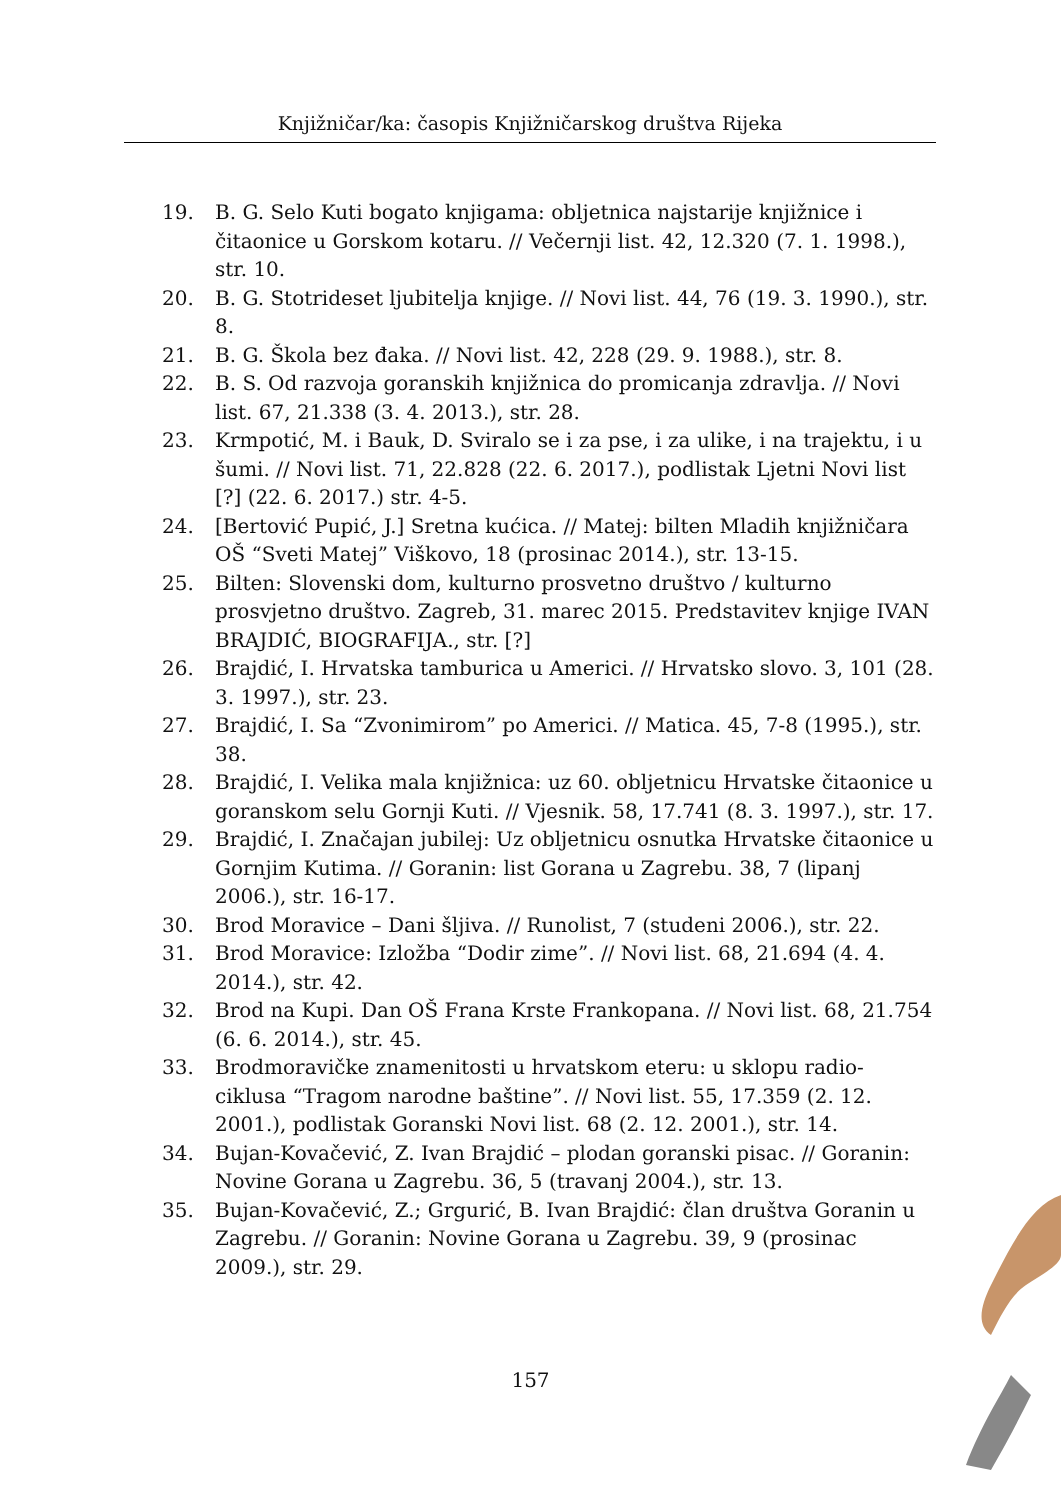Knjižničar/ka: časopis Knjižničarskog društva Rijeka
19. B. G. Selo Kuti bogato knjigama: obljetnica najstarije knjižnice i čitaonice u Gorskom kotaru. // Večernji list. 42, 12.320 (7. 1. 1998.), str. 10.
20. B. G. Stotrideset ljubitelja knjige. // Novi list. 44, 76 (19. 3. 1990.), str. 8.
21. B. G. Škola bez đaka. // Novi list. 42, 228 (29. 9. 1988.), str. 8.
22. B. S. Od razvoja goranskih knjižnica do promicanja zdravlja. // Novi list. 67, 21.338 (3. 4. 2013.), str. 28.
23. Krmpotić, M. i Bauk, D. Sviralo se i za pse, i za ulike, i na trajektu, i u šumi. // Novi list. 71, 22.828 (22. 6. 2017.), podlistak Ljetni Novi list [?] (22. 6. 2017.) str. 4-5.
24. [Bertović Pupić, J.] Sretna kućica. // Matej: bilten Mladih knjižničara OŠ “Sveti Matej” Viškovo, 18 (prosinac 2014.), str. 13-15.
25. Bilten: Slovenski dom, kulturno prosvetno društvo / kulturno prosvjetno društvo. Zagreb, 31. marec 2015. Predstavitev knjige IVAN BRAJDIĆ, BIOGRAFIJA., str. [?]
26. Brajdić, I. Hrvatska tamburica u Americi. // Hrvatsko slovo. 3, 101 (28. 3. 1997.), str. 23.
27. Brajdić, I. Sa “Zvonimirom” po Americi. // Matica. 45, 7-8 (1995.), str. 38.
28. Brajdić, I. Velika mala knjižnica: uz 60. obljetnicu Hrvatske čitaonice u goranskom selu Gornji Kuti. // Vjesnik. 58, 17.741 (8. 3. 1997.), str. 17.
29. Brajdić, I. Značajan jubilej: Uz obljetnicu osnutka Hrvatske čitaonice u Gornjim Kutima. // Goranin: list Gorana u Zagrebu. 38, 7 (lipanj 2006.), str. 16-17.
30. Brod Moravice – Dani šljiva. // Runolist, 7 (studeni 2006.), str. 22.
31. Brod Moravice: Izložba “Dodir zime”. // Novi list. 68, 21.694 (4. 4. 2014.), str. 42.
32. Brod na Kupi. Dan OŠ Frana Krste Frankopana. // Novi list. 68, 21.754 (6. 6. 2014.), str. 45.
33. Brodmoravičke znamenitosti u hrvatskom eteru: u sklopu radio-ciklusa “Tragom narodne baštine”. // Novi list. 55, 17.359 (2. 12. 2001.), podlistak Goranski Novi list. 68 (2. 12. 2001.), str. 14.
34. Bujan-Kovačević, Z. Ivan Brajdić – plodan goranski pisac. // Goranin: Novine Gorana u Zagrebu. 36, 5 (travanj 2004.), str. 13.
35. Bujan-Kovačević, Z.; Grgurić, B. Ivan Brajdić: član društva Goranin u Zagrebu. // Goranin: Novine Gorana u Zagrebu. 39, 9 (prosinac 2009.), str. 29.
157